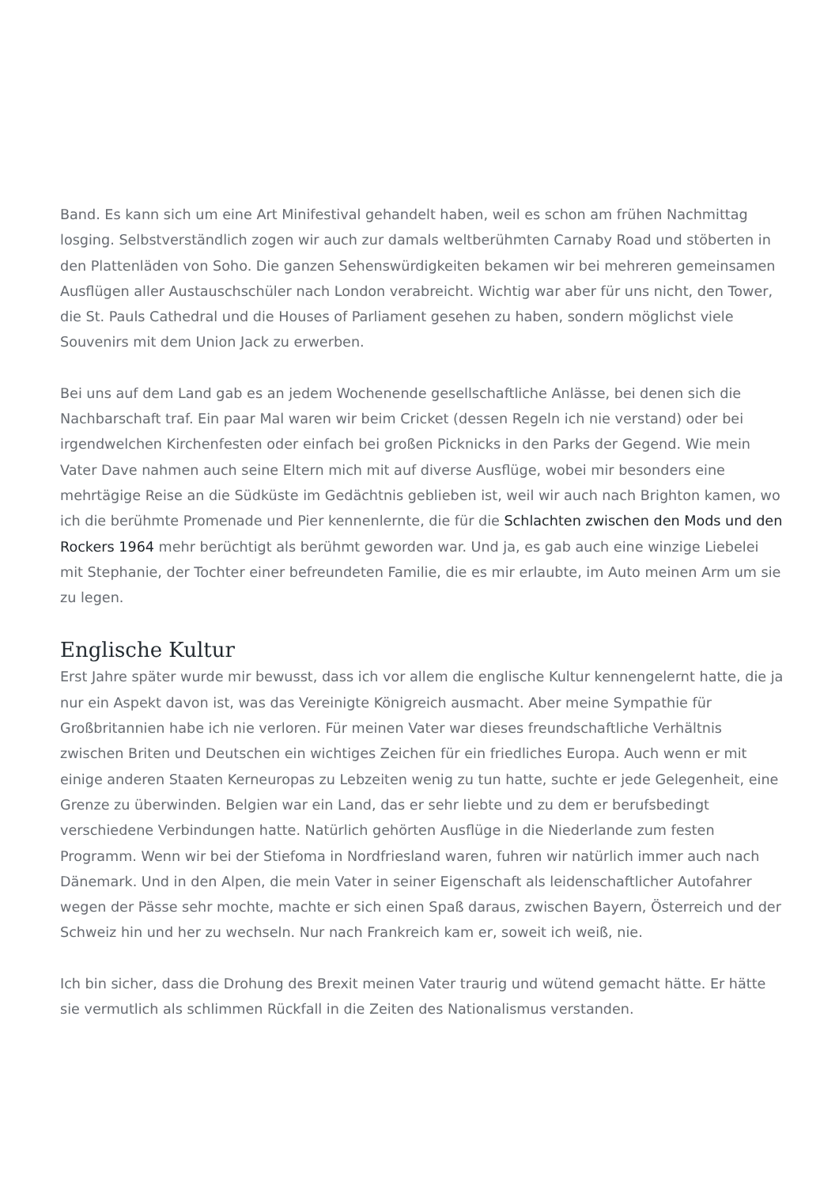Band. Es kann sich um eine Art Minifestival gehandelt haben, weil es schon am frühen Nachmittag losging. Selbstverständlich zogen wir auch zur damals weltberühmten Carnaby Road und stöberten in den Plattenläden von Soho. Die ganzen Sehenswürdigkeiten bekamen wir bei mehreren gemeinsamen Ausflügen aller Austauschschüler nach London verabreicht. Wichtig war aber für uns nicht, den Tower, die St. Pauls Cathedral und die Houses of Parliament gesehen zu haben, sondern möglichst viele Souvenirs mit dem Union Jack zu erwerben.
Bei uns auf dem Land gab es an jedem Wochenende gesellschaftliche Anlässe, bei denen sich die Nachbarschaft traf. Ein paar Mal waren wir beim Cricket (dessen Regeln ich nie verstand) oder bei irgendwelchen Kirchenfesten oder einfach bei großen Picknicks in den Parks der Gegend. Wie mein Vater Dave nahmen auch seine Eltern mich mit auf diverse Ausflüge, wobei mir besonders eine mehrtägige Reise an die Südküste im Gedächtnis geblieben ist, weil wir auch nach Brighton kamen, wo ich die berühmte Promenade und Pier kennenlernte, die für die Schlachten zwischen den Mods und den Rockers 1964 mehr berüchtigt als berühmt geworden war. Und ja, es gab auch eine winzige Liebelei mit Stephanie, der Tochter einer befreundeten Familie, die es mir erlaubte, im Auto meinen Arm um sie zu legen.
Englische Kultur
Erst Jahre später wurde mir bewusst, dass ich vor allem die englische Kultur kennengelernt hatte, die ja nur ein Aspekt davon ist, was das Vereinigte Königreich ausmacht. Aber meine Sympathie für Großbritannien habe ich nie verloren. Für meinen Vater war dieses freundschaftliche Verhältnis zwischen Briten und Deutschen ein wichtiges Zeichen für ein friedliches Europa. Auch wenn er mit einige anderen Staaten Kerneuropas zu Lebzeiten wenig zu tun hatte, suchte er jede Gelegenheit, eine Grenze zu überwinden. Belgien war ein Land, das er sehr liebte und zu dem er berufsbedingt verschiedene Verbindungen hatte. Natürlich gehörten Ausflüge in die Niederlande zum festen Programm. Wenn wir bei der Stiefoma in Nordfriesland waren, fuhren wir natürlich immer auch nach Dänemark. Und in den Alpen, die mein Vater in seiner Eigenschaft als leidenschaftlicher Autofahrer wegen der Pässe sehr mochte, machte er sich einen Spaß daraus, zwischen Bayern, Österreich und der Schweiz hin und her zu wechseln. Nur nach Frankreich kam er, soweit ich weiß, nie.
Ich bin sicher, dass die Drohung des Brexit meinen Vater traurig und wütend gemacht hätte. Er hätte sie vermutlich als schlimmen Rückfall in die Zeiten des Nationalismus verstanden.